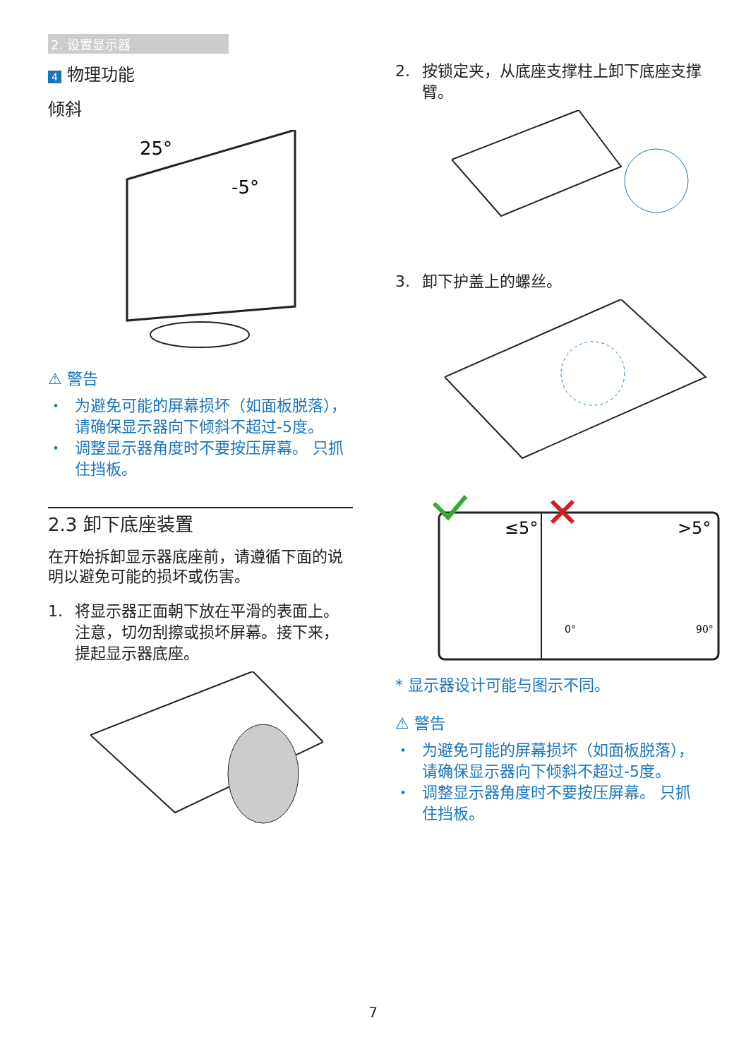2. 设置显示器
4 物理功能
倾斜
25°
-5°
⚠ 警告
・ 为避免可能的屏幕损坏（如面板脱落），请确保显示器向下倾斜不超过-5度。
・ 调整显示器角度时不要按压屏幕。 只抓住挡板。
2.3 卸下底座装置
在开始拆卸显示器底座前，请遵循下面的说明以避免可能的损坏或伤害。
1. 将显示器正面朝下放在平滑的表面上。注意，切勿刮擦或损坏屏幕。接下来，提起显示器底座。
2. 按锁定夹，从底座支撑柱上卸下底座支撑臂。
3. 卸下护盖上的螺丝。
≤5°
>5°
0°
90°
* 显示器设计可能与图示不同。
⚠ 警告
・ 为避免可能的屏幕损坏（如面板脱落），请确保显示器向下倾斜不超过-5度。
・ 调整显示器角度时不要按压屏幕。 只抓住挡板。
7